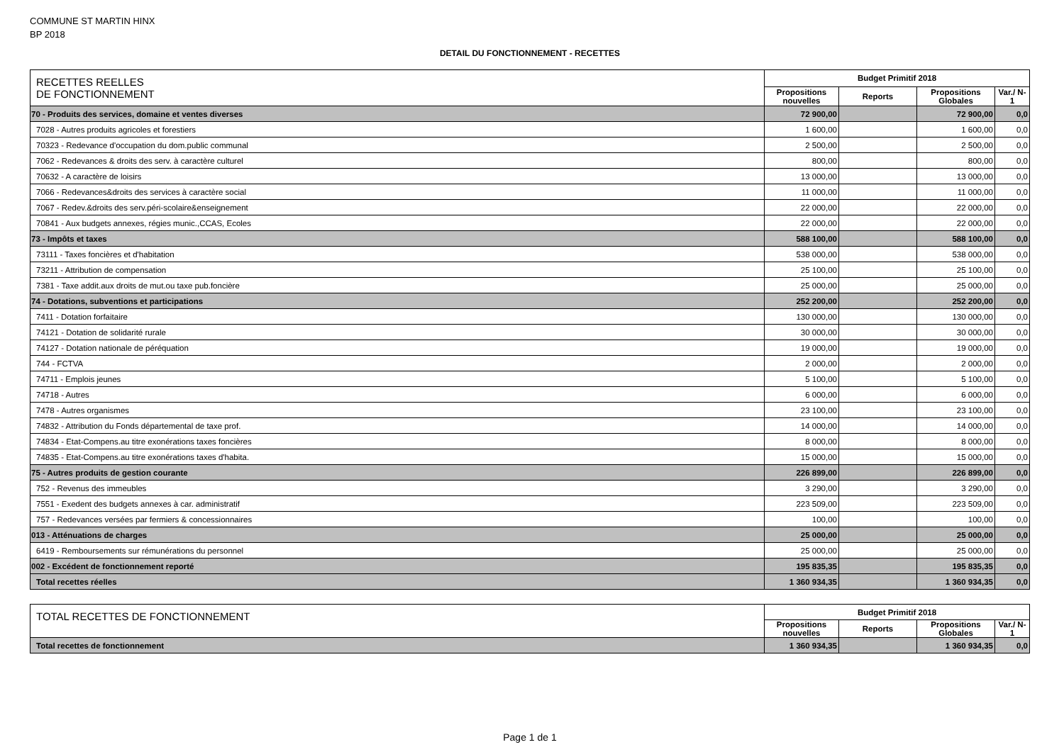COMMUNE ST MARTIN HINX
BP 2018
DETAIL DU FONCTIONNEMENT - RECETTES
| RECETTES REELLES DE FONCTIONNEMENT | Budget Primitif 2018 | | | |
| --- | --- | --- | --- | --- |
| | Propositions nouvelles | Reports | Propositions Globales | Var./ N-1 |
| 70 - Produits des services, domaine et ventes diverses | 72 900,00 | | 72 900,00 | 0,0 |
| 7028 - Autres produits agricoles et forestiers | 1 600,00 | | 1 600,00 | 0,0 |
| 70323 - Redevance d'occupation du dom.public communal | 2 500,00 | | 2 500,00 | 0,0 |
| 7062 - Redevances & droits des serv. à caractère culturel | 800,00 | | 800,00 | 0,0 |
| 70632 - A caractère de loisirs | 13 000,00 | | 13 000,00 | 0,0 |
| 7066 - Redevances&droits des services à caractère social | 11 000,00 | | 11 000,00 | 0,0 |
| 7067 - Redev.&droits des serv.péri-scolaire&enseignement | 22 000,00 | | 22 000,00 | 0,0 |
| 70841 - Aux budgets annexes, régies munic.,CCAS, Ecoles | 22 000,00 | | 22 000,00 | 0,0 |
| 73 - Impôts et taxes | 588 100,00 | | 588 100,00 | 0,0 |
| 73111 - Taxes foncières et d'habitation | 538 000,00 | | 538 000,00 | 0,0 |
| 73211 - Attribution de compensation | 25 100,00 | | 25 100,00 | 0,0 |
| 7381 - Taxe addit.aux droits de mut.ou taxe pub.foncière | 25 000,00 | | 25 000,00 | 0,0 |
| 74 - Dotations, subventions et participations | 252 200,00 | | 252 200,00 | 0,0 |
| 7411 - Dotation forfaitaire | 130 000,00 | | 130 000,00 | 0,0 |
| 74121 - Dotation de solidarité rurale | 30 000,00 | | 30 000,00 | 0,0 |
| 74127 - Dotation nationale de péréquation | 19 000,00 | | 19 000,00 | 0,0 |
| 744 - FCTVA | 2 000,00 | | 2 000,00 | 0,0 |
| 74711 - Emplois jeunes | 5 100,00 | | 5 100,00 | 0,0 |
| 74718 - Autres | 6 000,00 | | 6 000,00 | 0,0 |
| 7478 - Autres organismes | 23 100,00 | | 23 100,00 | 0,0 |
| 74832 - Attribution du Fonds départemental de taxe prof. | 14 000,00 | | 14 000,00 | 0,0 |
| 74834 - Etat-Compens.au titre exonérations taxes foncières | 8 000,00 | | 8 000,00 | 0,0 |
| 74835 - Etat-Compens.au titre exonérations taxes d'habita. | 15 000,00 | | 15 000,00 | 0,0 |
| 75 - Autres produits de gestion courante | 226 899,00 | | 226 899,00 | 0,0 |
| 752 - Revenus des immeubles | 3 290,00 | | 3 290,00 | 0,0 |
| 7551 - Exedent des budgets annexes à car. administratif | 223 509,00 | | 223 509,00 | 0,0 |
| 757 - Redevances versées par fermiers & concessionnaires | 100,00 | | 100,00 | 0,0 |
| 013 - Atténuations de charges | 25 000,00 | | 25 000,00 | 0,0 |
| 6419 - Remboursements sur rémunérations du personnel | 25 000,00 | | 25 000,00 | 0,0 |
| 002 - Excédent de fonctionnement reporté | 195 835,35 | | 195 835,35 | 0,0 |
| Total recettes réelles | 1 360 934,35 | | 1 360 934,35 | 0,0 |
| TOTAL RECETTES DE FONCTIONNEMENT | Budget Primitif 2018 | | | |
| --- | --- | --- | --- | --- |
| | Propositions nouvelles | Reports | Propositions Globales | Var./ N-1 |
| Total recettes de fonctionnement | 1 360 934,35 | | 1 360 934,35 | 0,0 |
Page 1 de 1